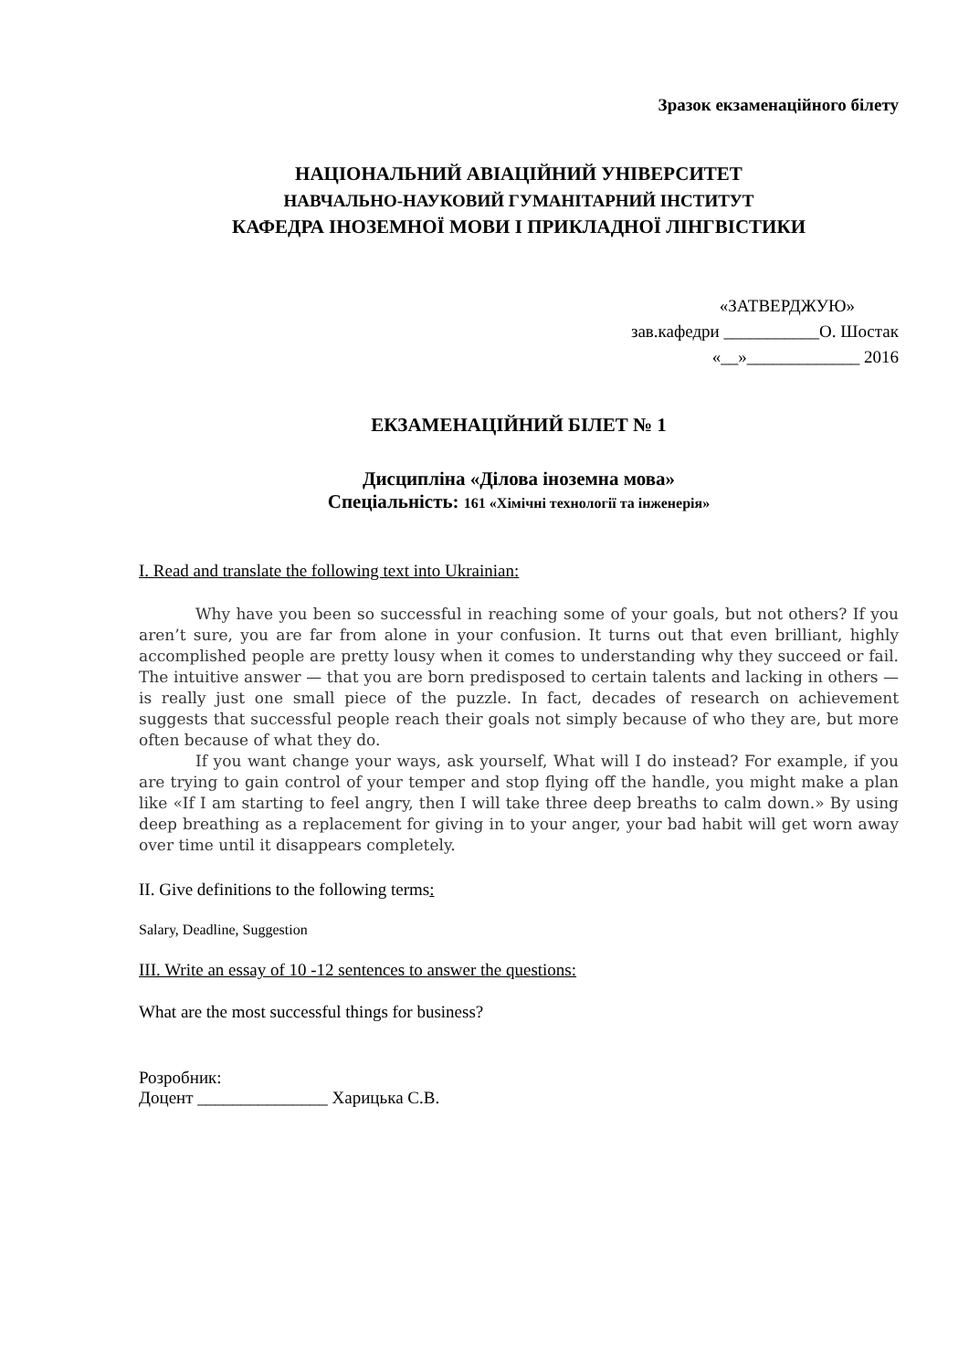Зразок екзаменаційного білету
НАЦІОНАЛЬНИЙ АВІАЦІЙНИЙ УНІВЕРСИТЕТ
НАВЧАЛЬНО-НАУКОВИЙ ГУМАНІТАРНИЙ ІНСТИТУТ
КАФЕДРА ІНОЗЕМНОЇ МОВИ І ПРИКЛАДНОЇ ЛІНГВІСТИКИ
«ЗАТВЕРДЖУЮ»
зав.кафедри ___________О. Шостак
«__»_____________ 2016
ЕКЗАМЕНАЦІЙНИЙ БІЛЕТ № 1
Дисципліна «Ділова іноземна мова»
Спеціальність: 161 «Хімічні технології та інженерія»
I. Read and translate the following text into Ukrainian:
Why have you been so successful in reaching some of your goals, but not others? If you aren’t sure, you are far from alone in your confusion. It turns out that even brilliant, highly accomplished people are pretty lousy when it comes to understanding why they succeed or fail. The intuitive answer — that you are born predisposed to certain talents and lacking in others — is really just one small piece of the puzzle. In fact, decades of research on achievement suggests that successful people reach their goals not simply because of who they are, but more often because of what they do.
If you want change your ways, ask yourself, What will I do instead? For example, if you are trying to gain control of your temper and stop flying off the handle, you might make a plan like «If I am starting to feel angry, then I will take three deep breaths to calm down.» By using deep breathing as a replacement for giving in to your anger, your bad habit will get worn away over time until it disappears completely.
II. Give definitions to the following terms:
Salary, Deadline, Suggestion
III. Write an essay of 10 -12 sentences to answer the questions:
What are the most successful things for business?
Розробник:
Доцент _______________ Харицька С.В.